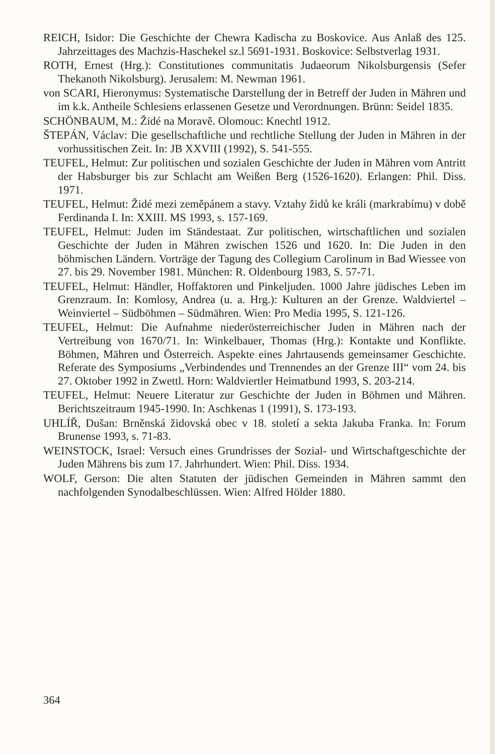REICH, Isidor: Die Geschichte der Chewra Kadischa zu Boskovice. Aus Anlaß des 125. Jahrzeittages des Machzis-Haschekel sz.l 5691-1931. Boskovice: Selbstverlag 1931.
ROTH, Ernest (Hrg.): Constitutiones communitatis Judaeorum Nikolsburgensis (Sefer Thekanoth Nikolsburg). Jerusalem: M. Newman 1961.
von SCARI, Hieronymus: Systematische Darstellung der in Betreff der Juden in Mähren und im k.k. Antheile Schlesiens erlassenen Gesetze und Verordnungen. Brünn: Seidel 1835.
SCHÖNBAUM, M.: Židé na Moravě. Olomouc: Knechtl 1912.
ŠTEPÁN, Václav: Die gesellschaftliche und rechtliche Stellung der Juden in Mähren in der vorhussitischen Zeit. In: JB XXVIII (1992), S. 541-555.
TEUFEL, Helmut: Zur politischen und sozialen Geschichte der Juden in Mähren vom Antritt der Habsburger bis zur Schlacht am Weißen Berg (1526-1620). Erlangen: Phil. Diss. 1971.
TEUFEL, Helmut: Židé mezi zeměpánem a stavy. Vztahy židů ke králi (markrabímu) v době Ferdinanda I. In: XXIII. MS 1993, s. 157-169.
TEUFEL, Helmut: Juden im Ständestaat. Zur politischen, wirtschaftlichen und sozialen Geschichte der Juden in Mähren zwischen 1526 und 1620. In: Die Juden in den böhmischen Ländern. Vorträge der Tagung des Collegium Carolinum in Bad Wiessee von 27. bis 29. November 1981. München: R. Oldenbourg 1983, S. 57-71.
TEUFEL, Helmut: Händler, Hoffaktoren und Pinkeljuden. 1000 Jahre jüdisches Leben im Grenzraum. In: Komlosy, Andrea (u. a. Hrg.): Kulturen an der Grenze. Waldviertel – Weinviertel – Südböhmen – Südmähren. Wien: Pro Media 1995, S. 121-126.
TEUFEL, Helmut: Die Aufnahme niederösterreichischer Juden in Mähren nach der Vertreibung von 1670/71. In: Winkelbauer, Thomas (Hrg.): Kontakte und Konflikte. Böhmen, Mähren und Österreich. Aspekte eines Jahrtausends gemeinsamer Geschichte. Referate des Symposiums „Verbindendes und Trennendes an der Grenze III“ vom 24. bis 27. Oktober 1992 in Zwettl. Horn: Waldviertler Heimatbund 1993, S. 203-214.
TEUFEL, Helmut: Neuere Literatur zur Geschichte der Juden in Böhmen und Mähren. Berichtszeitraum 1945-1990. In: Aschkenas 1 (1991), S. 173-193.
UHLÍŘ, Dušan: Brněnská židovská obec v 18. století a sekta Jakuba Franka. In: Forum Brunense 1993, s. 71-83.
WEINSTOCK, Israel: Versuch eines Grundrisses der Sozial- und Wirtschaftgeschichte der Juden Mährens bis zum 17. Jahrhundert. Wien: Phil. Diss. 1934.
WOLF, Gerson: Die alten Statuten der jüdischen Gemeinden in Mähren sammt den nachfolgenden Synodalbeschlüssen. Wien: Alfred Hölder 1880.
364